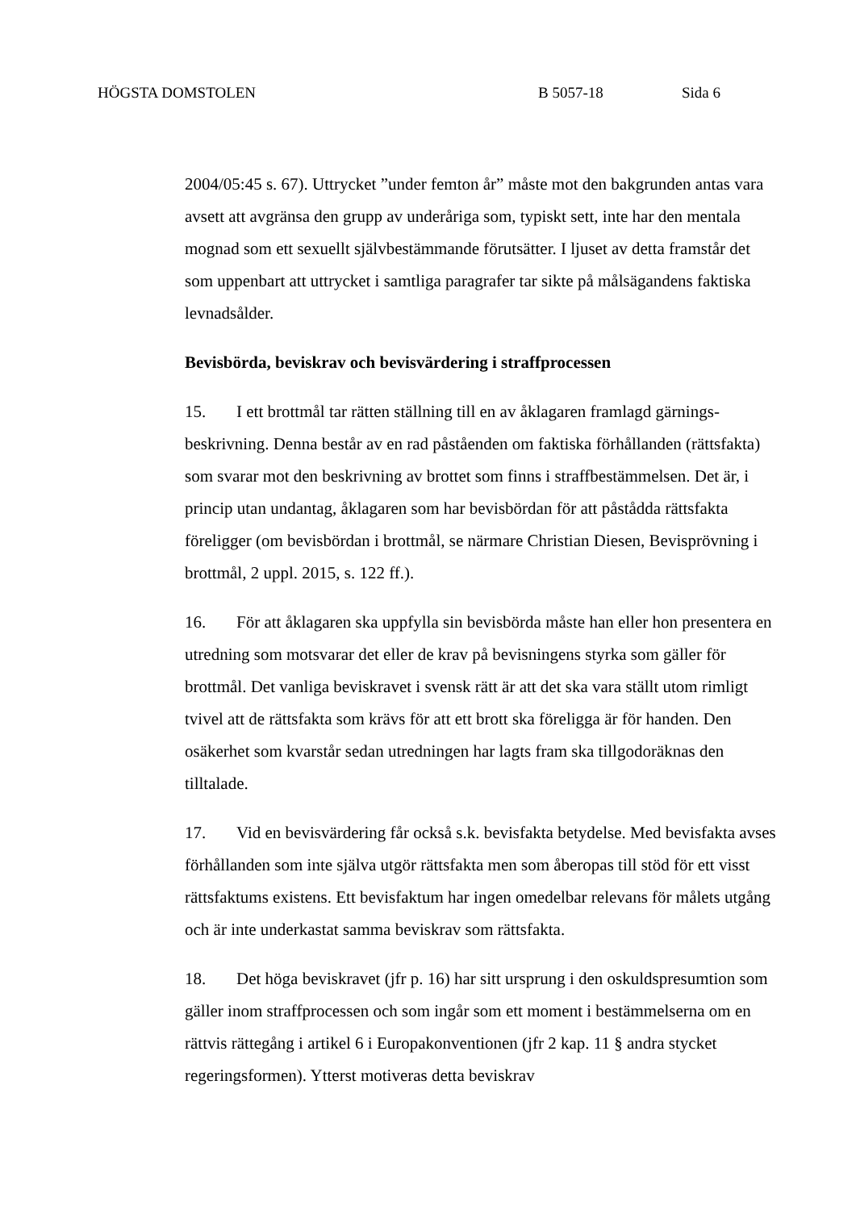HÖGSTA DOMSTOLEN B 5057-18 Sida 6
2004/05:45 s. 67). Uttrycket ”under femton år” måste mot den bakgrunden antas vara avsett att avgränsa den grupp av underåriga som, typiskt sett, inte har den mentala mognad som ett sexuellt självbestämmande förutsätter. I ljuset av detta framstår det som uppenbart att uttrycket i samtliga paragrafer tar sikte på målsägandens faktiska levnadsålder.
Bevisbörda, beviskrav och bevisvärdering i straffprocessen
15. I ett brottmål tar rätten ställning till en av åklagaren framlagd gärnings­beskrivning. Denna består av en rad påståenden om faktiska förhållanden (rättsfakta) som svarar mot den beskrivning av brottet som finns i straff­bestämmelsen. Det är, i princip utan undantag, åklagaren som har bevisbördan för att påstådda rättsfakta föreligger (om bevisbördan i brottmål, se närmare Christian Diesen, Bevisprövning i brottmål, 2 uppl. 2015, s. 122 ff.).
16. För att åklagaren ska uppfylla sin bevisbörda måste han eller hon presentera en utredning som motsvarar det eller de krav på bevisningens styrka som gäller för brottmål. Det vanliga beviskravet i svensk rätt är att det ska vara ställt utom rimligt tvivel att de rättsfakta som krävs för att ett brott ska föreligga är för handen. Den osäkerhet som kvarstår sedan utredningen har lagts fram ska tillgodoräknas den tilltalade.
17. Vid en bevisvärdering får också s.k. bevisfakta betydelse. Med bevis­fakta avses förhållanden som inte själva utgör rättsfakta men som åberopas till stöd för ett visst rättsfaktums existens. Ett bevisfaktum har ingen omedelbar relevans för målets utgång och är inte underkastat samma beviskrav som rättsfakta.
18. Det höga beviskravet (jfr p. 16) har sitt ursprung i den oskulds­presumtion som gäller inom straffprocessen och som ingår som ett moment i bestämmelserna om en rättvis rättegång i artikel 6 i Europakonventionen (jfr 2 kap. 11 § andra stycket regeringsformen). Ytterst motiveras detta beviskrav